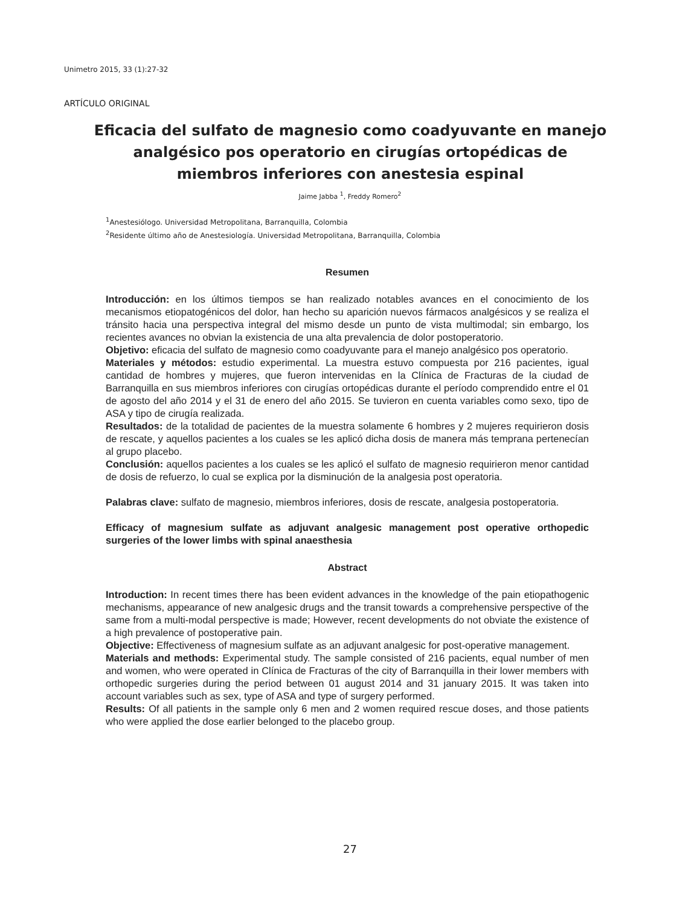Unimetro 2015, 33 (1):27-32
ARTÍCULO ORIGINAL
Eficacia del sulfato de magnesio como coadyuvante en manejo analgésico pos operatorio en cirugías ortopédicas de miembros inferiores con anestesia espinal
Jaime Jabba <sup>1</sup>, Freddy Romero<sup>2</sup>
<sup>1</sup> Anestesiólogo. Universidad Metropolitana, Barranquilla, Colombia
<sup>2</sup> Residente último año de Anestesiología. Universidad Metropolitana, Barranquilla, Colombia
Resumen
Introducción: en los últimos tiempos se han realizado notables avances en el conocimiento de los mecanismos etiopatogénicos del dolor, han hecho su aparición nuevos fármacos analgésicos y se realiza el tránsito hacia una perspectiva integral del mismo desde un punto de vista multimodal; sin embargo, los recientes avances no obvian la existencia de una alta prevalencia de dolor postoperatorio.
Objetivo: eficacia del sulfato de magnesio como coadyuvante para el manejo analgésico pos operatorio.
Materiales y métodos: estudio experimental. La muestra estuvo compuesta por 216 pacientes, igual cantidad de hombres y mujeres, que fueron intervenidas en la Clínica de Fracturas de la ciudad de Barranquilla en sus miembros inferiores con cirugías ortopédicas durante el período comprendido entre el 01 de agosto del año 2014 y el 31 de enero del año 2015. Se tuvieron en cuenta variables como sexo, tipo de ASA y tipo de cirugía realizada.
Resultados: de la totalidad de pacientes de la muestra solamente 6 hombres y 2 mujeres requirieron dosis de rescate, y aquellos pacientes a los cuales se les aplicó dicha dosis de manera más temprana pertenecían al grupo placebo.
Conclusión: aquellos pacientes a los cuales se les aplicó el sulfato de magnesio requirieron menor cantidad de dosis de refuerzo, lo cual se explica por la disminución de la analgesia post operatoria.
Palabras clave: sulfato de magnesio, miembros inferiores, dosis de rescate, analgesia postoperatoria.
Efficacy of magnesium sulfate as adjuvant analgesic management post operative orthopedic surgeries of the lower limbs with spinal anaesthesia
Abstract
Introduction: In recent times there has been evident advances in the knowledge of the pain etiopathogenic mechanisms, appearance of new analgesic drugs and the transit towards a comprehensive perspective of the same from a multi-modal perspective is made; However, recent developments do not obviate the existence of a high prevalence of postoperative pain.
Objective: Effectiveness of magnesium sulfate as an adjuvant analgesic for post-operative management.
Materials and methods: Experimental study. The sample consisted of 216 pacients, equal number of men and women, who were operated in Clínica de Fracturas of the city of Barranquilla in their lower members with orthopedic surgeries during the period between 01 august 2014 and 31 january 2015. It was taken into account variables such as sex, type of ASA and type of surgery performed.
Results: Of all patients in the sample only 6 men and 2 women required rescue doses, and those patients who were applied the dose earlier belonged to the placebo group.
27